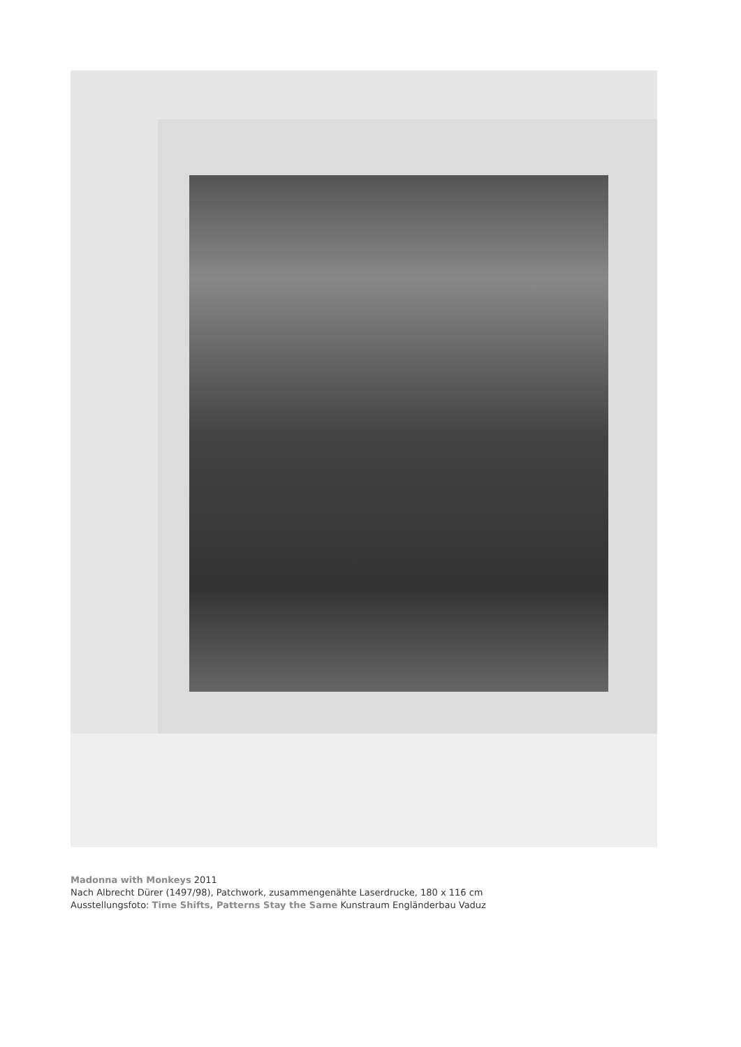Madonna with Monkeys 2011
Nach Albrecht Dürer (1497/98), Patchwork, zusammengenähte Laserdrucke, 180 x 116 cm
Ausstellungsfoto: Time Shifts, Patterns Stay the Same Kunstraum Engländerbau Vaduz